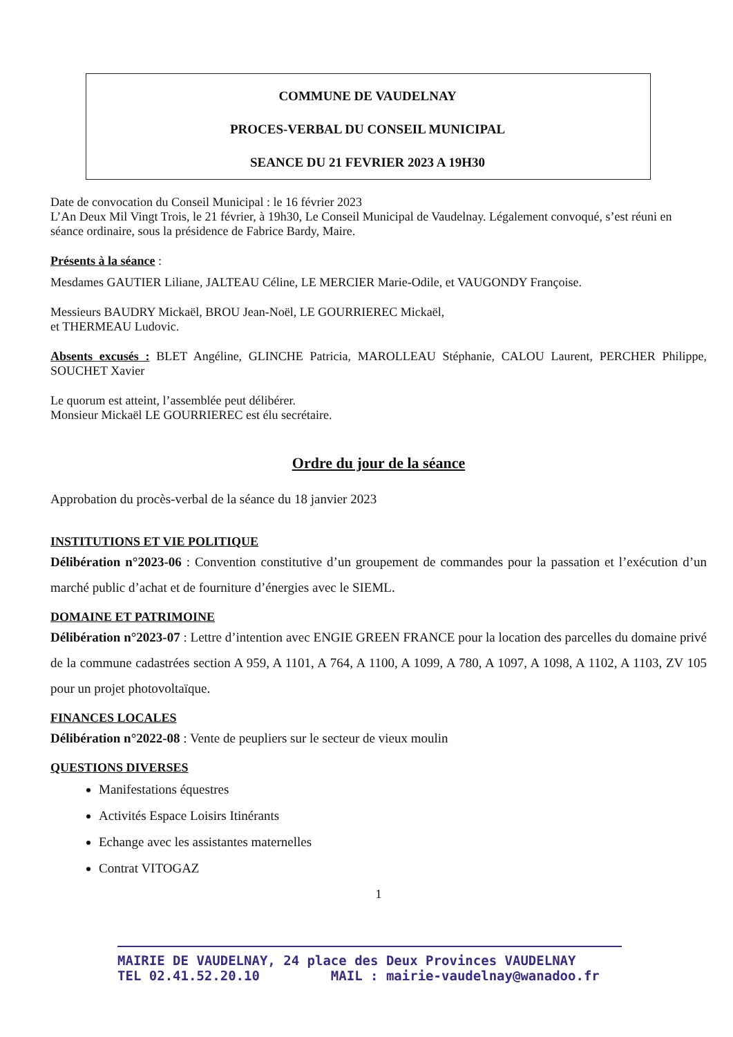COMMUNE DE VAUDELNAY
PROCES-VERBAL DU CONSEIL MUNICIPAL
SEANCE DU 21 FEVRIER 2023 A 19H30
Date de convocation du Conseil Municipal : le 16 février 2023
L’An Deux Mil Vingt Trois, le 21 février, à 19h30, Le Conseil Municipal de Vaudelnay. Légalement convoqué, s’est réuni en séance ordinaire, sous la présidence de Fabrice Bardy, Maire.
Présents à la séance :
Mesdames GAUTIER Liliane, JALTEAU Céline, LE MERCIER Marie-Odile, et VAUGONDY Françoise.
Messieurs BAUDRY Mickaël, BROU Jean-Noël, LE GOURRIEREC Mickaël,
et THERMEAU Ludovic.
Absents excusés : BLET Angéline, GLINCHE Patricia, MAROLLEAU Stéphanie, CALOU Laurent, PERCHER Philippe, SOUCHET Xavier
Le quorum est atteint, l’assemblée peut délibérer.
Monsieur Mickaël LE GOURRIEREC est élu secrétaire.
Ordre du jour de la séance
Approbation du procès-verbal de la séance du 18 janvier 2023
INSTITUTIONS ET VIE POLITIQUE
Délibération n°2023-06 : Convention constitutive d’un groupement de commandes pour la passation et l’exécution d’un marché public d’achat et de fourniture d’énergies avec le SIEML.
DOMAINE ET PATRIMOINE
Délibération n°2023-07 : Lettre d’intention avec ENGIE GREEN FRANCE pour la location des parcelles du domaine privé de la commune cadastrées section A 959, A 1101, A 764, A 1100, A 1099, A 780, A 1097, A 1098, A 1102, A 1103, ZV 105 pour un projet photovoltaïque.
FINANCES LOCALES
Délibération n°2022-08 : Vente de peupliers sur le secteur de vieux moulin
QUESTIONS DIVERSES
Manifestations équestres
Activités Espace Loisirs Itinérants
Echange avec les assistantes maternelles
Contrat VITOGAZ
1
MAIRIE DE VAUDELNAY, 24 place des Deux Provinces VAUDELNAY
TEL 02.41.52.20.10 MAIL : mairie-vaudelnay@wanadoo.fr